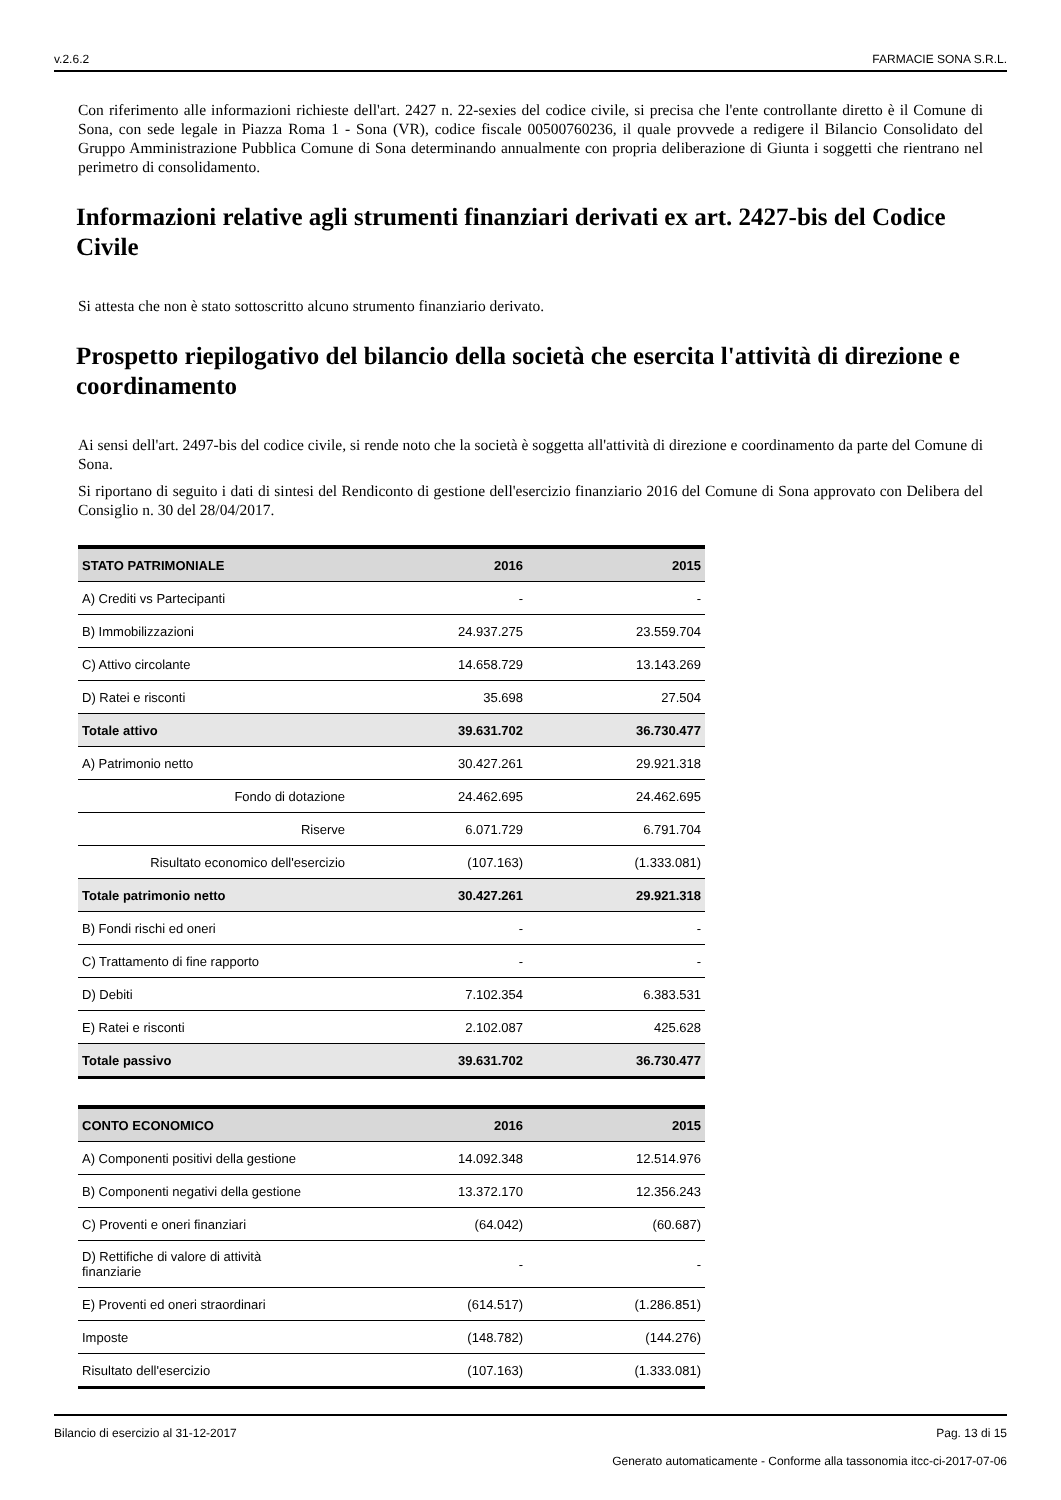v.2.6.2 FARMACIE SONA S.R.L.
Con riferimento alle informazioni richieste dell'art. 2427 n. 22-sexies del codice civile, si precisa che l'ente controllante diretto è il Comune di Sona, con sede legale in Piazza Roma 1 - Sona (VR), codice fiscale 00500760236, il quale provvede a redigere il Bilancio Consolidato del Gruppo Amministrazione Pubblica Comune di Sona determinando annualmente con propria deliberazione di Giunta i soggetti che rientrano nel perimetro di consolidamento.
Informazioni relative agli strumenti finanziari derivati ex art. 2427-bis del Codice Civile
Si attesta che non è stato sottoscritto alcuno strumento finanziario derivato.
Prospetto riepilogativo del bilancio della società che esercita l'attività di direzione e coordinamento
Ai sensi dell'art. 2497-bis del codice civile, si rende noto che la società è soggetta all'attività di direzione e coordinamento da parte del Comune di Sona.
Si riportano di seguito i dati di sintesi del Rendiconto di gestione dell'esercizio finanziario 2016 del Comune di Sona approvato con Delibera del Consiglio n. 30 del 28/04/2017.
| STATO PATRIMONIALE | 2016 | 2015 |
| --- | --- | --- |
| A) Crediti vs Partecipanti | - | - |
| B) Immobilizzazioni | 24.937.275 | 23.559.704 |
| C) Attivo circolante | 14.658.729 | 13.143.269 |
| D) Ratei e risconti | 35.698 | 27.504 |
| Totale attivo | 39.631.702 | 36.730.477 |
| A) Patrimonio netto | 30.427.261 | 29.921.318 |
| Fondo di dotazione | 24.462.695 | 24.462.695 |
| Riserve | 6.071.729 | 6.791.704 |
| Risultato economico dell'esercizio | (107.163) | (1.333.081) |
| Totale patrimonio netto | 30.427.261 | 29.921.318 |
| B) Fondi rischi ed oneri | - | - |
| C) Trattamento di fine rapporto | - | - |
| D) Debiti | 7.102.354 | 6.383.531 |
| E) Ratei e risconti | 2.102.087 | 425.628 |
| Totale passivo | 39.631.702 | 36.730.477 |
| CONTO ECONOMICO | 2016 | 2015 |
| --- | --- | --- |
| A) Componenti positivi della gestione | 14.092.348 | 12.514.976 |
| B) Componenti negativi della gestione | 13.372.170 | 12.356.243 |
| C) Proventi e oneri finanziari | (64.042) | (60.687) |
| D) Rettifiche di valore di attività finanziarie | - | - |
| E) Proventi ed oneri straordinari | (614.517) | (1.286.851) |
| Imposte | (148.782) | (144.276) |
| Risultato dell'esercizio | (107.163) | (1.333.081) |
Bilancio di esercizio al 31-12-2017 Pag. 13 di 15
Generato automaticamente - Conforme alla tassonomia itcc-ci-2017-07-06